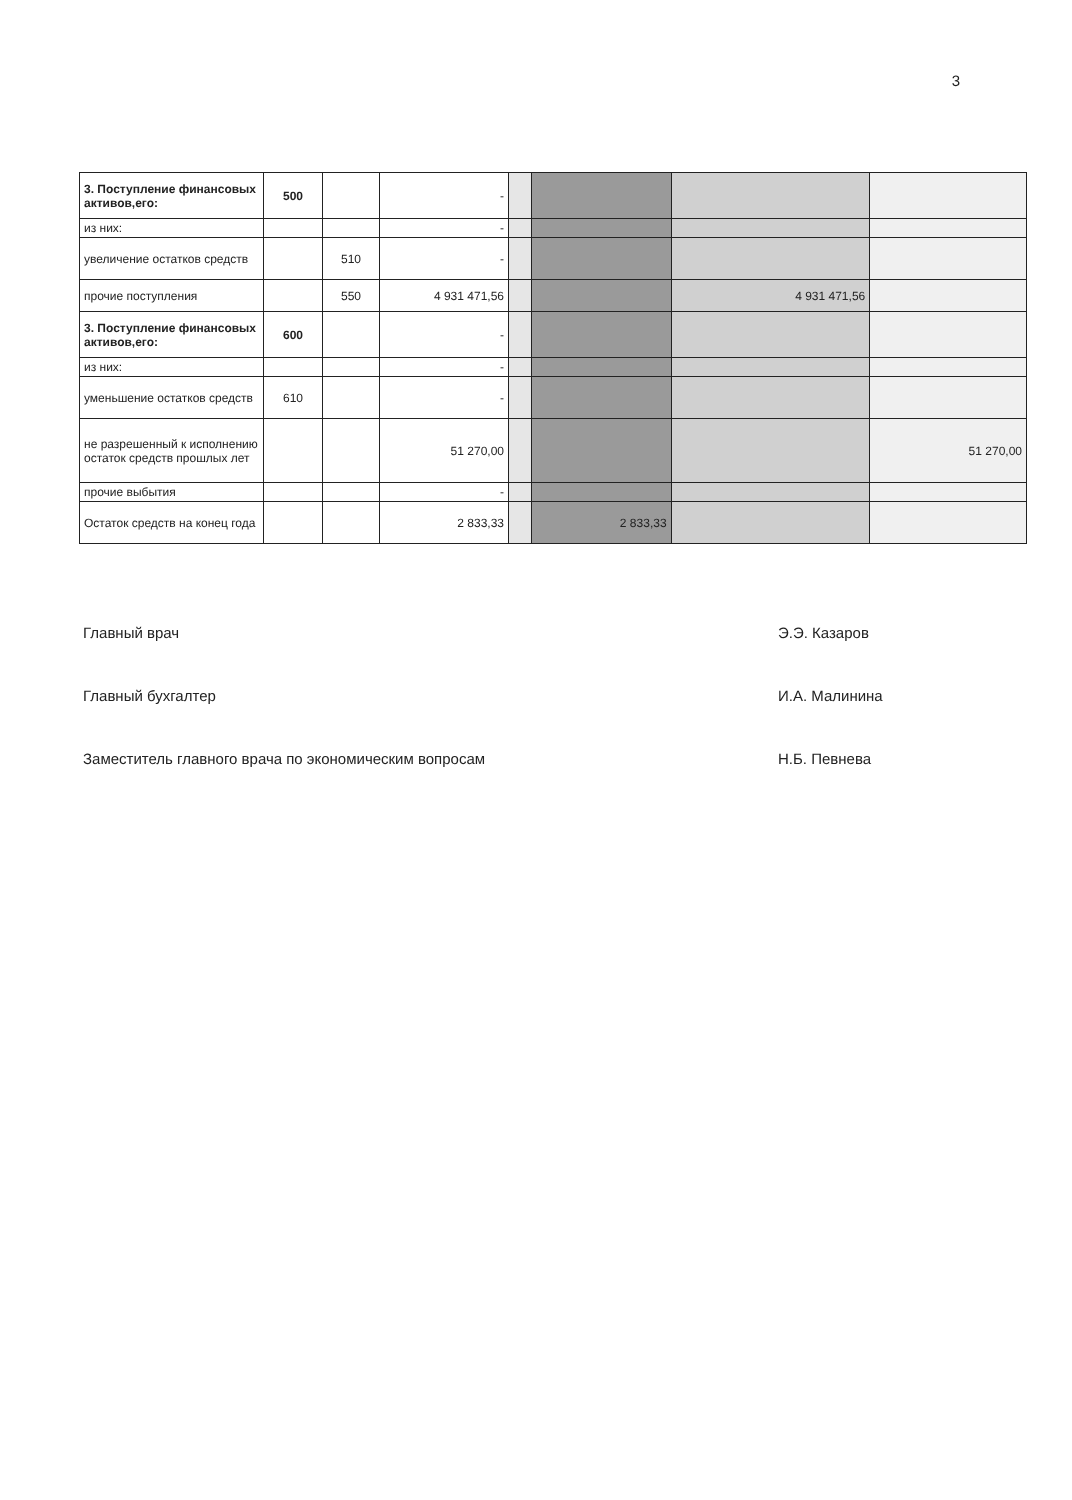3
| 3. Поступление финансовых активов,его: | 500 | | - | | | | |
| из них: | | | - | | | | |
| увеличение остатков средств | | 510 | - | | | | |
| прочие поступления | | 550 | 4 931 471,56 | | | 4 931 471,56 | |
| 3. Поступление финансовых активов,его: | 600 | | - | | | | |
| из них: | | | - | | | | |
| уменьшение остатков средств | 610 | | - | | | | |
| не разрешенный к исполнению остаток средств прошлых лет | | | 51 270,00 | | | | 51 270,00 |
| прочие выбытия | | | - | | | | |
| Остаток средств на конец года | | | 2 833,33 | | 2 833,33 | | |
Главный врач Э.Э. Казаров
Главный бухгалтер И.А. Малинина
Заместитель главного врача по экономическим вопросам Н.Б. Певнева